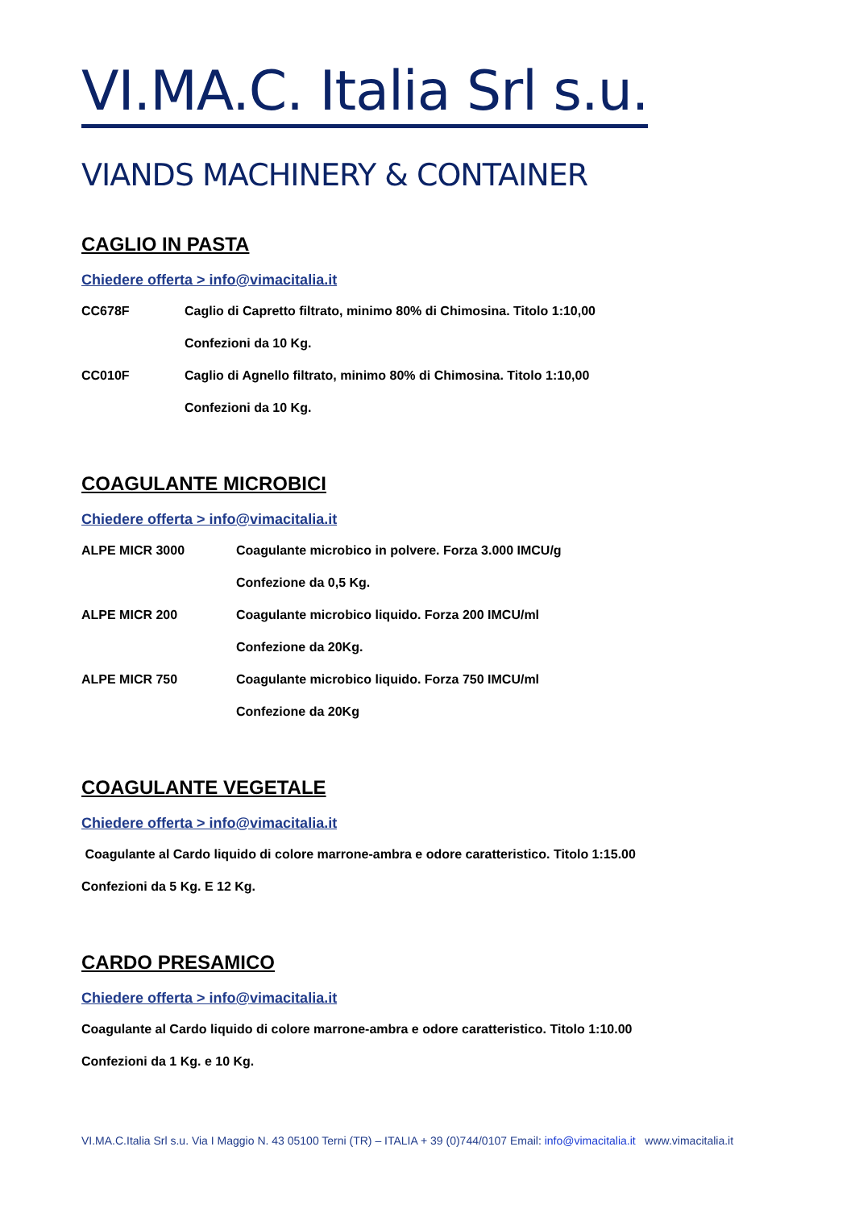VI.MA.C. Italia Srl s.u.
VIANDS MACHINERY & CONTAINER
CAGLIO IN PASTA
Chiedere offerta > info@vimacitalia.it
CC678F Caglio di Capretto filtrato, minimo 80% di Chimosina. Titolo 1:10,00
Confezioni da 10 Kg.
CC010F Caglio di Agnello filtrato, minimo 80% di Chimosina. Titolo 1:10,00
Confezioni da 10 Kg.
COAGULANTE MICROBICI
Chiedere offerta > info@vimacitalia.it
ALPE MICR 3000 Coagulante microbico in polvere. Forza 3.000 IMCU/g
Confezione da 0,5 Kg.
ALPE MICR 200 Coagulante microbico liquido. Forza 200 IMCU/ml
Confezione da 20Kg.
ALPE MICR 750 Coagulante microbico liquido. Forza 750 IMCU/ml
Confezione da 20Kg
COAGULANTE VEGETALE
Chiedere offerta > info@vimacitalia.it
Coagulante al Cardo liquido di colore marrone-ambra e odore caratteristico. Titolo 1:15.00
Confezioni da 5 Kg. E 12 Kg.
CARDO PRESAMICO
Chiedere offerta > info@vimacitalia.it
Coagulante al Cardo liquido di colore marrone-ambra e odore caratteristico. Titolo 1:10.00
Confezioni da 1 Kg. e 10 Kg.
VI.MA.C.Italia Srl s.u. Via I Maggio N. 43 05100 Terni (TR) – ITALIA + 39 (0)744/0107 Email: info@vimacitalia.it www.vimacitalia.it